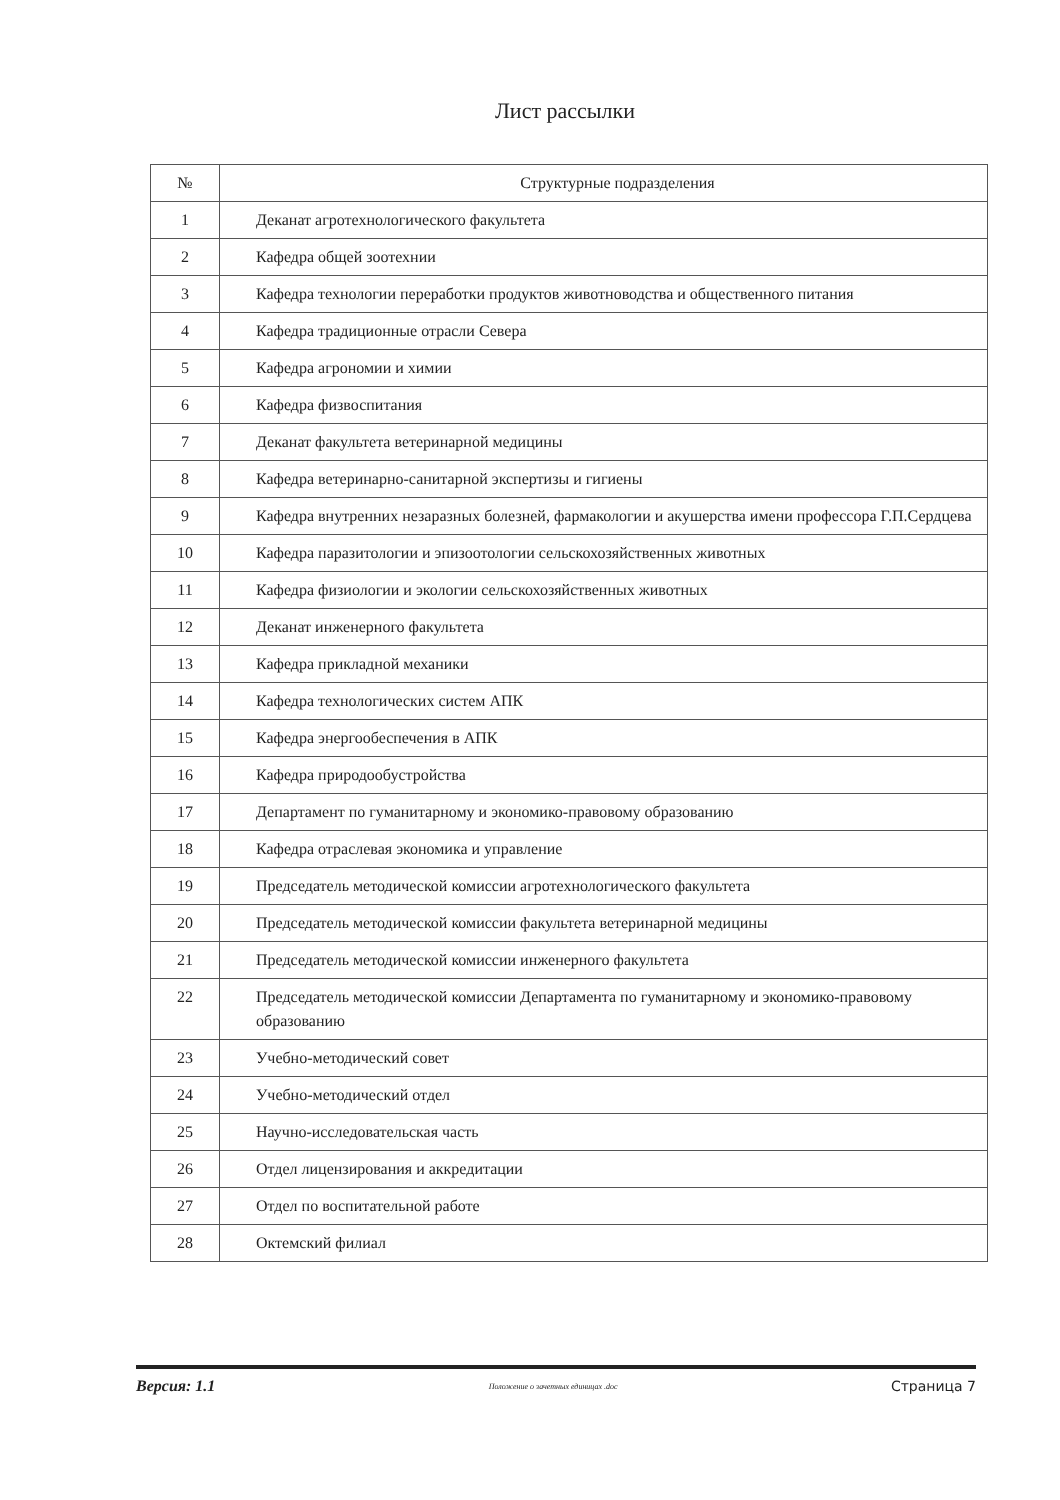Лист рассылки
| № | Структурные подразделения |
| --- | --- |
| 1 | Деканат агротехнологического факультета |
| 2 | Кафедра общей зоотехнии |
| 3 | Кафедра технологии переработки продуктов животноводства и общественного питания |
| 4 | Кафедра традиционные отрасли Севера |
| 5 | Кафедра агрономии и химии |
| 6 | Кафедра физвоспитания |
| 7 | Деканат факультета ветеринарной медицины |
| 8 | Кафедра ветеринарно-санитарной экспертизы и гигиены |
| 9 | Кафедра внутренних незаразных болезней, фармакологии и акушерства имени профессора Г.П.Сердцева |
| 10 | Кафедра паразитологии и эпизоотологии сельскохозяйственных животных |
| 11 | Кафедра физиологии и экологии сельскохозяйственных животных |
| 12 | Деканат инженерного факультета |
| 13 | Кафедра прикладной механики |
| 14 | Кафедра технологических систем АПК |
| 15 | Кафедра энергообеспечения в АПК |
| 16 | Кафедра природообустройства |
| 17 | Департамент по гуманитарному и экономико-правовому образованию |
| 18 | Кафедра отраслевая экономика и управление |
| 19 | Председатель методической комиссии агротехнологического факультета |
| 20 | Председатель методической комиссии факультета ветеринарной медицины |
| 21 | Председатель методической комиссии инженерного факультета |
| 22 | Председатель методической комиссии Департамента по гуманитарному и экономико-правовому образованию |
| 23 | Учебно-методический совет |
| 24 | Учебно-методический отдел |
| 25 | Научно-исследовательская часть |
| 26 | Отдел лицензирования и аккредитации |
| 27 | Отдел по воспитательной работе |
| 28 | Октемский филиал |
Версия: 1.1 Положение о зачетных единицах .doc Страница 7